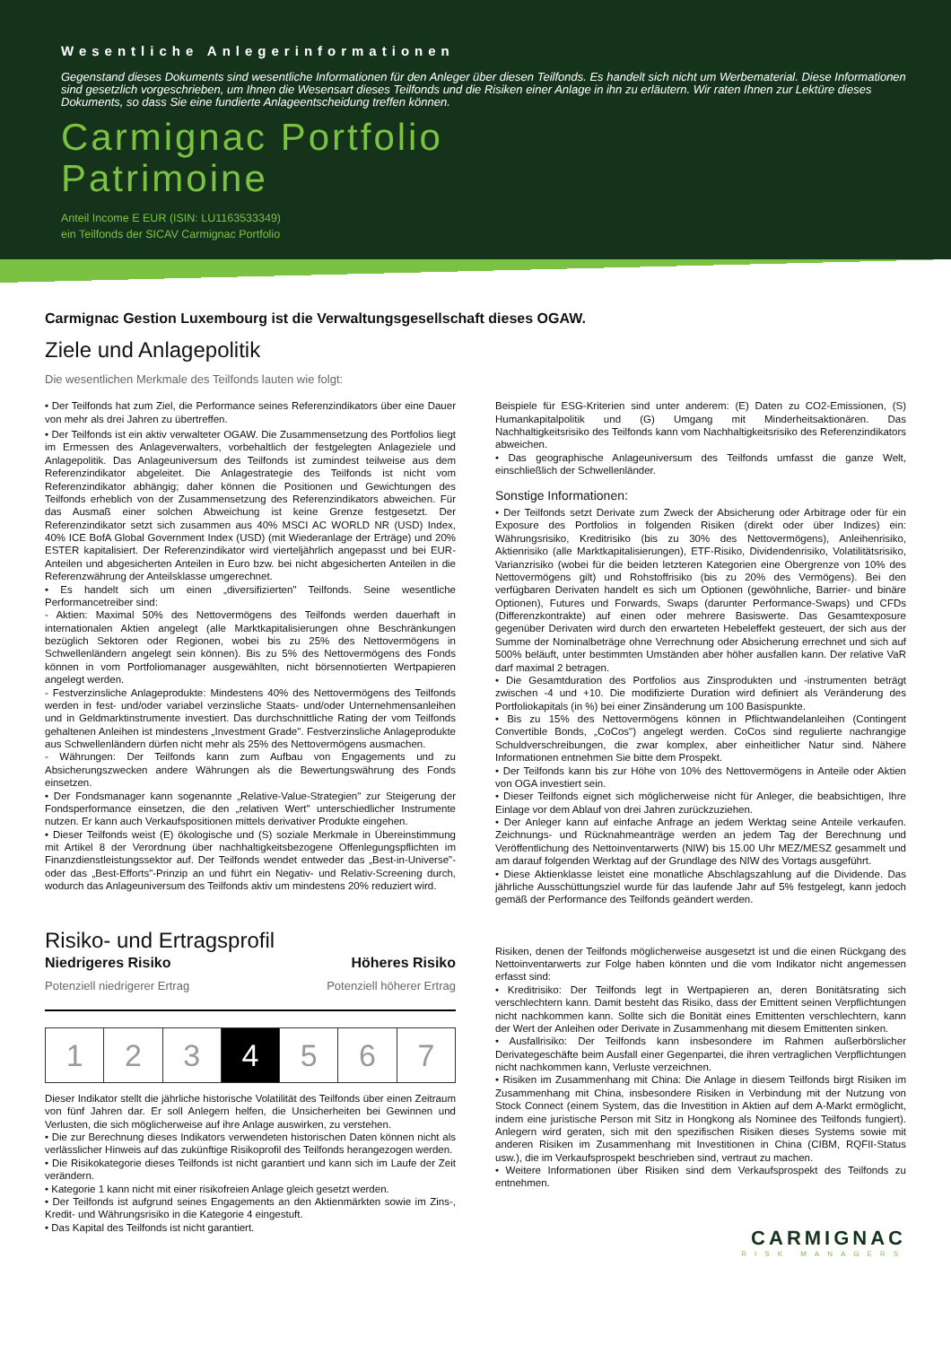Wesentliche Anlegerinformationen
Gegenstand dieses Dokuments sind wesentliche Informationen für den Anleger über diesen Teilfonds. Es handelt sich nicht um Werbematerial. Diese Informationen sind gesetzlich vorgeschrieben, um Ihnen die Wesensart dieses Teilfonds und die Risiken einer Anlage in ihn zu erläutern. Wir raten Ihnen zur Lektüre dieses Dokuments, so dass Sie eine fundierte Anlageentscheidung treffen können.
Carmignac Portfolio
Patrimoine
Anteil Income E EUR (ISIN: LU1163533349)
ein Teilfonds der SICAV Carmignac Portfolio
Carmignac Gestion Luxembourg ist die Verwaltungsgesellschaft dieses OGAW.
Ziele und Anlagepolitik
Die wesentlichen Merkmale des Teilfonds lauten wie folgt:
• Der Teilfonds hat zum Ziel, die Performance seines Referenzindikators über eine Dauer von mehr als drei Jahren zu übertreffen.
• Der Teilfonds ist ein aktiv verwalteter OGAW. Die Zusammensetzung des Portfolios liegt im Ermessen des Anlageverwalters, vorbehaltlich der festgelegten Anlageziele und Anlagepolitik. Das Anlageuniversum des Teilfonds ist zumindest teilweise aus dem Referenzindikator abgeleitet. Die Anlagestrategie des Teilfonds ist nicht vom Referenzindikator abhängig; daher können die Positionen und Gewichtungen des Teilfonds erheblich von der Zusammensetzung des Referenzindikators abweichen. Für das Ausmaß einer solchen Abweichung ist keine Grenze festgesetzt. Der Referenzindikator setzt sich zusammen aus 40% MSCI AC WORLD NR (USD) Index, 40% ICE BofA Global Government Index (USD) (mit Wiederanlage der Erträge) und 20% ESTER kapitalisiert. Der Referenzindikator wird vierteljährlich angepasst und bei EUR-Anteilen und abgesicherten Anteilen in Euro bzw. bei nicht abgesicherten Anteilen in die Referenzwährung der Anteilsklasse umgerechnet.
• Es handelt sich um einen „diversifizierten" Teilfonds. Seine wesentliche Performancetreiber sind:
- Aktien: Maximal 50% des Nettovermögens des Teilfonds werden dauerhaft in internationalen Aktien angelegt (alle Marktkapitalisierungen ohne Beschränkungen bezüglich Sektoren oder Regionen, wobei bis zu 25% des Nettovermögens in Schwellenländern angelegt sein können). Bis zu 5% des Nettovermögens des Fonds können in vom Portfoliomanager ausgewählten, nicht börsennotierten Wertpapieren angelegt werden.
- Festverzinsliche Anlageprodukte: Mindestens 40% des Nettovermögens des Teilfonds werden in fest- und/oder variabel verzinsliche Staats- und/oder Unternehmensanleihen und in Geldmarktinstrumente investiert. Das durchschnittliche Rating der vom Teilfonds gehaltenen Anleihen ist mindestens „Investment Grade". Festverzinsliche Anlageprodukte aus Schwellenländern dürfen nicht mehr als 25% des Nettovermögens ausmachen.
- Währungen: Der Teilfonds kann zum Aufbau von Engagements und zu Absicherungszwecken andere Währungen als die Bewertungswährung des Fonds einsetzen.
• Der Fondsmanager kann sogenannte „Relative-Value-Strategien" zur Steigerung der Fondsperformance einsetzen, die den „relativen Wert" unterschiedlicher Instrumente nutzen. Er kann auch Verkaufspositionen mittels derivativer Produkte eingehen.
• Dieser Teilfonds weist (E) ökologische und (S) soziale Merkmale in Übereinstimmung mit Artikel 8 der Verordnung über nachhaltigkeitsbezogene Offenlegungspflichten im Finanzdienstleistungssektor auf. Der Teilfonds wendet entweder das „Best-in-Universe"- oder das „Best-Efforts"-Prinzip an und führt ein Negativ- und Relativ-Screening durch, wodurch das Anlageuniversum des Teilfonds aktiv um mindestens 20% reduziert wird.
Beispiele für ESG-Kriterien sind unter anderem: (E) Daten zu CO2-Emissionen, (S) Humankapitalpolitik und (G) Umgang mit Minderheitsaktionären. Das Nachhaltigkeitsrisiko des Teilfonds kann vom Nachhaltigkeitsrisiko des Referenzindikators abweichen.
• Das geographische Anlageuniversum des Teilfonds umfasst die ganze Welt, einschließlich der Schwellenländer.
Sonstige Informationen:
• Der Teilfonds setzt Derivate zum Zweck der Absicherung oder Arbitrage oder für ein Exposure des Portfolios in folgenden Risiken (direkt oder über Indizes) ein: Währungsrisiko, Kreditrisiko (bis zu 30% des Nettovermögens), Anleihenrisiko, Aktienrisiko (alle Marktkapitalisierungen), ETF-Risiko, Dividendenrisiko, Volatilitätsrisiko, Varianzrisiko (wobei für die beiden letzteren Kategorien eine Obergrenze von 10% des Nettovermögens gilt) und Rohstoffrisiko (bis zu 20% des Vermögens). Bei den verfügbaren Derivaten handelt es sich um Optionen (gewöhnliche, Barrier- und binäre Optionen), Futures und Forwards, Swaps (darunter Performance-Swaps) und CFDs (Differenzkontrakte) auf einen oder mehrere Basiswerte. Das Gesamtexposure gegenüber Derivaten wird durch den erwarteten Hebeleffekt gesteuert, der sich aus der Summe der Nominalbeträge ohne Verrechnung oder Absicherung errechnet und sich auf 500% beläuft, unter bestimmten Umständen aber höher ausfallen kann. Der relative VaR darf maximal 2 betragen.
• Die Gesamtduration des Portfolios aus Zinsprodukten und -instrumenten beträgt zwischen -4 und +10. Die modifizierte Duration wird definiert als Veränderung des Portfoliokapitals (in %) bei einer Zinsänderung um 100 Basispunkte.
• Bis zu 15% des Nettovermögens können in Pflichtwandelanleihen (Contingent Convertible Bonds, „CoCos") angelegt werden. CoCos sind regulierte nachrangige Schuldverschreibungen, die zwar komplex, aber einheitlicher Natur sind. Nähere Informationen entnehmen Sie bitte dem Prospekt.
• Der Teilfonds kann bis zur Höhe von 10% des Nettovermögens in Anteile oder Aktien von OGA investiert sein.
• Dieser Teilfonds eignet sich möglicherweise nicht für Anleger, die beabsichtigen, Ihre Einlage vor dem Ablauf von drei Jahren zurückzuziehen.
• Der Anleger kann auf einfache Anfrage an jedem Werktag seine Anteile verkaufen. Zeichnungs- und Rücknahmeanträge werden an jedem Tag der Berechnung und Veröffentlichung des Nettoinventarwerts (NIW) bis 15.00 Uhr MEZ/MESZ gesammelt und am darauf folgenden Werktag auf der Grundlage des NIW des Vortags ausgeführt.
• Diese Aktienklasse leistet eine monatliche Abschlagszahlung auf die Dividende. Das jährliche Ausschüttungsziel wurde für das laufende Jahr auf 5% festgelegt, kann jedoch gemäß der Performance des Teilfonds geändert werden.
Risiko- und Ertragsprofil
Niedrigeres Risiko Höheres Risiko
Potenziell niedrigerer Ertrag Potenziell höherer Ertrag
| 1 | 2 | 3 | 4 | 5 | 6 | 7 |
Dieser Indikator stellt die jährliche historische Volatilität des Teilfonds über einen Zeitraum von fünf Jahren dar. Er soll Anlegern helfen, die Unsicherheiten bei Gewinnen und Verlusten, die sich möglicherweise auf ihre Anlage auswirken, zu verstehen.
• Die zur Berechnung dieses Indikators verwendeten historischen Daten können nicht als verlässlicher Hinweis auf das zukünftige Risikoprofil des Teilfonds herangezogen werden.
• Die Risikokategorie dieses Teilfonds ist nicht garantiert und kann sich im Laufe der Zeit verändern.
• Kategorie 1 kann nicht mit einer risikofreien Anlage gleich gesetzt werden.
• Der Teilfonds ist aufgrund seines Engagements an den Aktienmärkten sowie im Zins-, Kredit- und Währungsrisiko in die Kategorie 4 eingestuft.
• Das Kapital des Teilfonds ist nicht garantiert.
Risiken, denen der Teilfonds möglicherweise ausgesetzt ist und die einen Rückgang des Nettoinventarwerts zur Folge haben könnten und die vom Indikator nicht angemessen erfasst sind:
• Kreditrisiko: Der Teilfonds legt in Wertpapieren an, deren Bonitätsrating sich verschlechtern kann. Damit besteht das Risiko, dass der Emittent seinen Verpflichtungen nicht nachkommen kann. Sollte sich die Bonität eines Emittenten verschlechtern, kann der Wert der Anleihen oder Derivate in Zusammenhang mit diesem Emittenten sinken.
• Ausfallrisiko: Der Teilfonds kann insbesondere im Rahmen außerbörslicher Derivategeschäfte beim Ausfall einer Gegenpartei, die ihren vertraglichen Verpflichtungen nicht nachkommen kann, Verluste verzeichnen.
• Risiken im Zusammenhang mit China: Die Anlage in diesem Teilfonds birgt Risiken im Zusammenhang mit China, insbesondere Risiken in Verbindung mit der Nutzung von Stock Connect (einem System, das die Investition in Aktien auf dem A-Markt ermöglicht, indem eine juristische Person mit Sitz in Hongkong als Nominee des Teilfonds fungiert). Anlegern wird geraten, sich mit den spezifischen Risiken dieses Systems sowie mit anderen Risiken im Zusammenhang mit Investitionen in China (CIBM, RQFII-Status usw.), die im Verkaufsprospekt beschrieben sind, vertraut zu machen.
• Weitere Informationen über Risiken sind dem Verkaufsprospekt des Teilfonds zu entnehmen.
CARMIGNAC
RISK MANAGERS